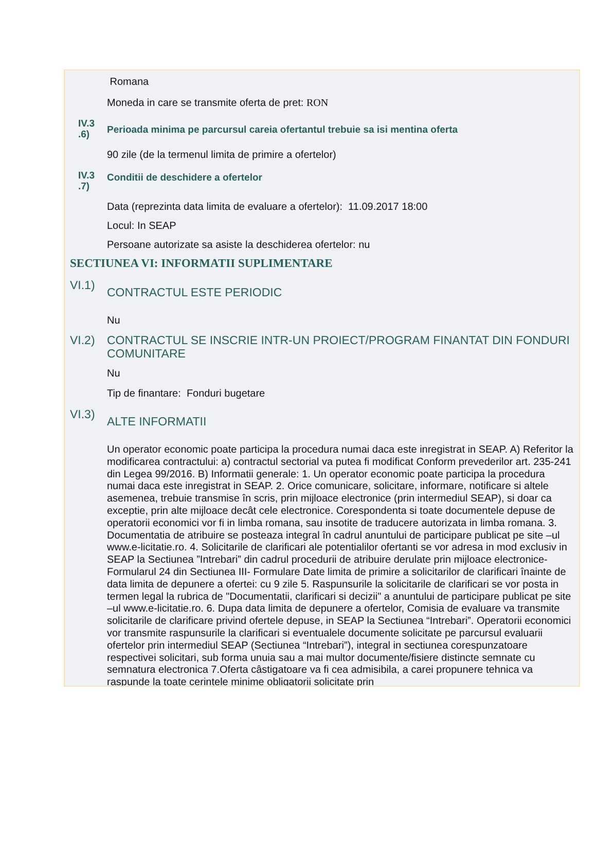Romana
Moneda in care se transmite oferta de pret: RON
IV.3
.6)
Perioada minima pe parcursul careia ofertantul trebuie sa isi mentina oferta
90 zile (de la termenul limita de primire a ofertelor)
IV.3
.7)
Conditii de deschidere a ofertelor
Data (reprezinta data limita de evaluare a ofertelor): 11.09.2017 18:00
Locul: In SEAP
Persoane autorizate sa asiste la deschiderea ofertelor: nu
SECTIUNEA VI: INFORMATII SUPLIMENTARE
VI.1)
CONTRACTUL ESTE PERIODIC
Nu
VI.2) CONTRACTUL SE INSCRIE INTR-UN PROIECT/PROGRAM FINANTAT DIN FONDURI COMUNITARE
Nu
Tip de finantare: Fonduri bugetare
VI.3)
ALTE INFORMATII
Un operator economic poate participa la procedura numai daca este inregistrat in SEAP. A) Referitor la modificarea contractului: a) contractul sectorial va putea fi modificat Conform prevederilor art. 235-241 din Legea 99/2016. B) Informatii generale: 1. Un operator economic poate participa la procedura numai daca este inregistrat in SEAP. 2. Orice comunicare, solicitare, informare, notificare si altele asemenea, trebuie transmise în scris, prin mijloace electronice (prin intermediul SEAP), si doar ca exceptie, prin alte mijloace decât cele electronice. Corespondenta si toate documentele depuse de operatorii economici vor fi in limba romana, sau insotite de traducere autorizata in limba romana. 3. Documentatia de atribuire se posteaza integral în cadrul anuntului de participare publicat pe site –ul www.e-licitatie.ro. 4. Solicitarile de clarificari ale potentialilor ofertanti se vor adresa in mod exclusiv in SEAP la Sectiunea ”Intrebari” din cadrul procedurii de atribuire derulate prin mijloace electronice- Formularul 24 din Sectiunea III- Formulare Date limita de primire a solicitarilor de clarificari înainte de data limita de depunere a ofertei: cu 9 zile 5. Raspunsurile la solicitarile de clarificari se vor posta in termen legal la rubrica de "Documentatii, clarificari si decizii" a anuntului de participare publicat pe site –ul www.e-licitatie.ro. 6. Dupa data limita de depunere a ofertelor, Comisia de evaluare va transmite solicitarile de clarificare privind ofertele depuse, in SEAP la Sectiunea “Intrebari”. Operatorii economici vor transmite raspunsurile la clarificari si eventualele documente solicitate pe parcursul evaluarii ofertelor prin intermediul SEAP (Sectiunea “Intrebari”), integral in sectiunea corespunzatoare respectivei solicitari, sub forma unuia sau a mai multor documente/fisiere distincte semnate cu semnatura electronica 7.Oferta câstigatoare va fi cea admisibila, a carei propunere tehnica va raspunde la toate cerintele minime obligatorii solicitate prin